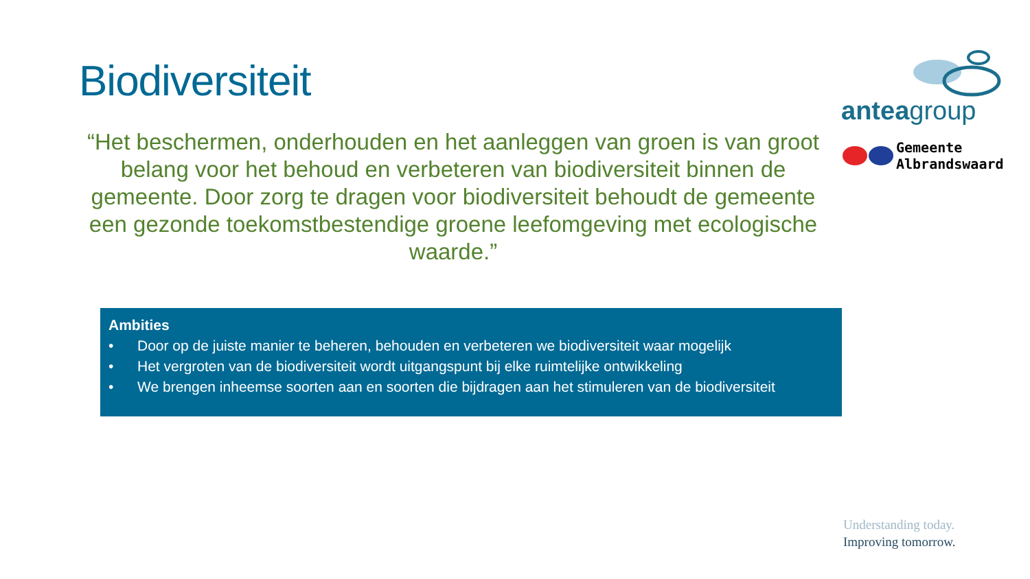Biodiversiteit
“Het beschermen, onderhouden en het aanleggen van groen is van groot belang voor het behoud en verbeteren van biodiversiteit binnen de gemeente. Door zorg te dragen voor biodiversiteit behoudt de gemeente een gezonde toekomstbestendige groene leefomgeving met ecologische waarde.”
Ambities
• Door op de juiste manier te beheren, behouden en verbeteren we biodiversiteit waar mogelijk
• Het vergroten van de biodiversiteit wordt uitgangspunt bij elke ruimtelijke ontwikkeling
• We brengen inheemse soorten aan en soorten die bijdragen aan het stimuleren van de biodiversiteit
anteagroup
Gemeente
Albrandswaard
Understanding today.
Improving tomorrow.